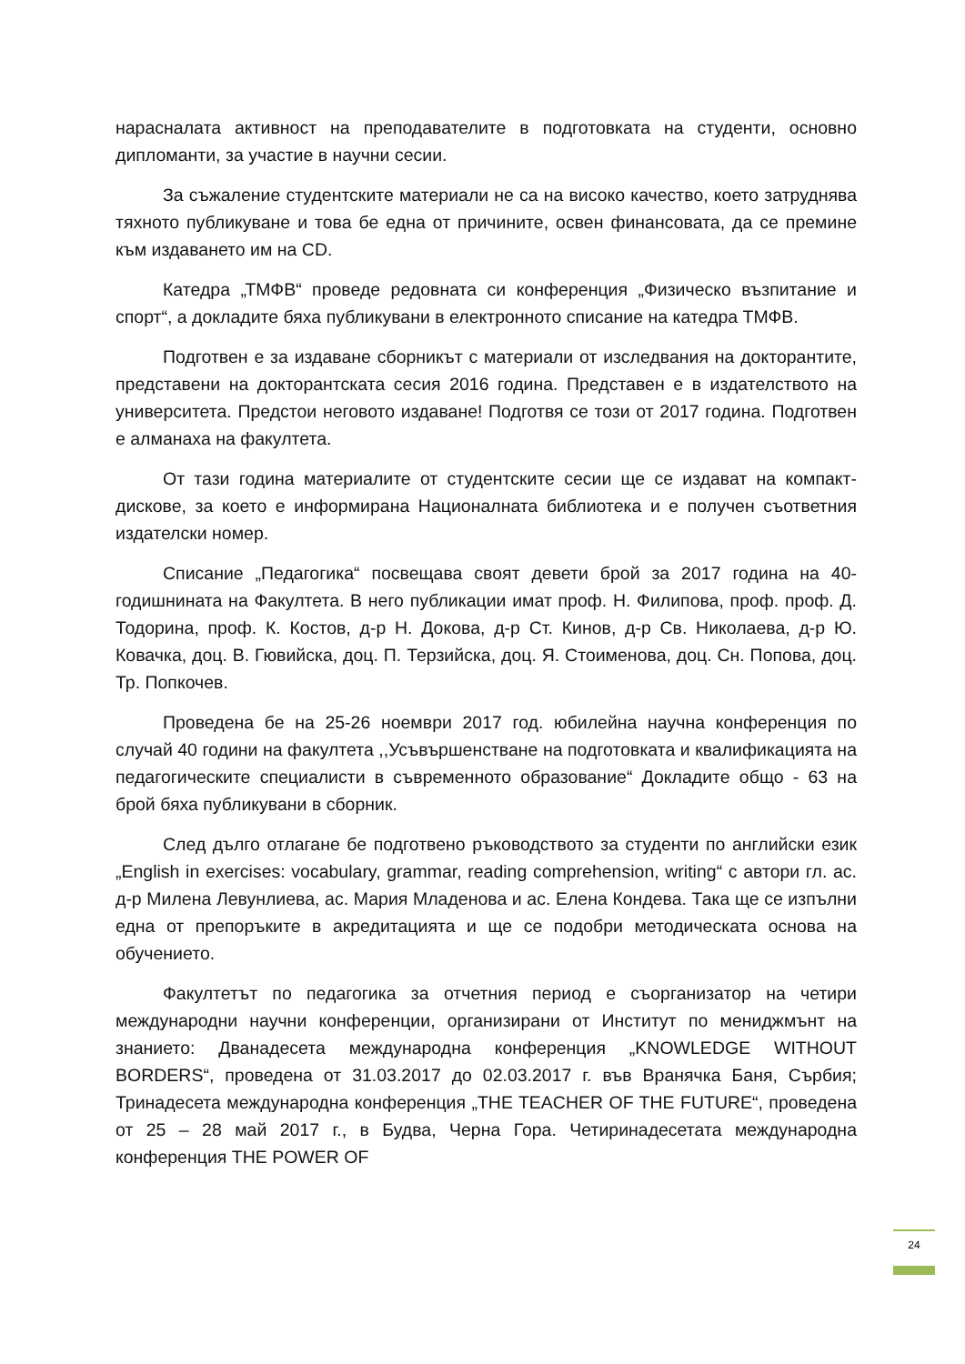нарасналата активност на преподавателите в подготовката на студенти, основно дипломанти, за участие в научни сесии.
За съжаление студентските материали не са на високо качество, което затруднява тяхното публикуване и това бе една от причините, освен финансовата, да се премине към издаването им на CD.
Катедра „ТМФВ“ проведе редовната си конференция „Физическо възпитание и спорт“, а докладите бяха публикувани в електронното списание на катедра ТМФВ.
Подготвен е за издаване сборникът с материали от изследвания на докторантите, представени на докторантската сесия 2016 година. Представен е в издателството на университета. Предстои неговото издаване! Подготвя се този от 2017 година. Подготвен е алманаха на факултета.
От тази година материалите от студентските сесии ще се издават на компакт-дискове, за което е информирана Националната библиотека и е получен съответния издателски номер.
Списание „Педагогика“ посвещава своят девети брой за 2017 година на 40-годишнината на Факултета. В него публикации имат проф. Н. Филипова, проф. проф. Д. Тодорина, проф. К. Костов, д-р Н. Докова, д-р Ст. Кинов, д-р Св. Николаева, д-р Ю. Ковачка, доц. В. Гювийска, доц. П. Терзийска, доц. Я. Стоименова, доц. Сн. Попова, доц. Тр. Попкочев.
Проведена бе на 25-26 ноември 2017 год. юбилейна научна конференция по случай 40 години на факултета ,,Усъвършенстване на подготовката и квалификацията на педагогическите специалисти в съвременното образование“ Докладите общо - 63 на брой бяха публикувани в сборник.
След дълго отлагане бе подготвено ръководството за студенти по английски език „English in exercises: vocabulary, grammar, reading comprehension, writing“ с автори гл. ас. д-р Милена Левунлиева, ас. Мария Младенова и ас. Елена Кондева. Така ще се изпълни една от препоръките в акредитацията и ще се подобри методическата основа на обучението.
Факултетът по педагогика за отчетния период е съорганизатор на четири международни научни конференции, организирани от Институт по мениджмънт на знанието: Дванадесета международна конференция „KNOWLEDGE WITHOUT BORDERS“, проведена от 31.03.2017 до 02.03.2017 г. във Вранячка Баня, Сърбия; Тринадесета международна конференция „THE TEACHER OF THE FUTURE“, проведена от 25 – 28 май 2017 г., в Будва, Черна Гора. Четиринадесетата международна конференция THE POWER OF
24